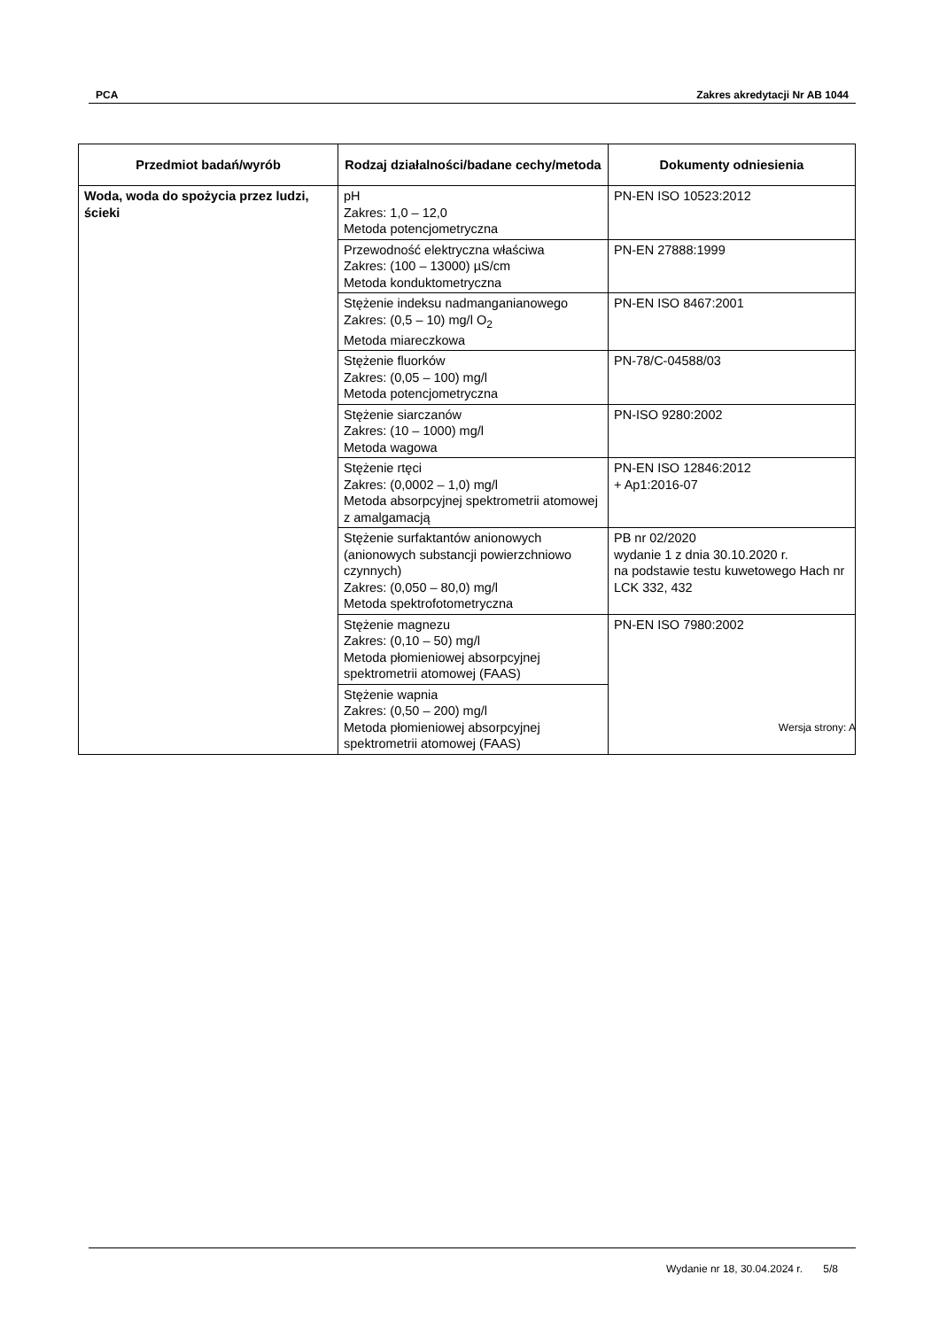PCA Zakres akredytacji Nr AB 1044
| Przedmiot badań/wyrób | Rodzaj działalności/badane cechy/metoda | Dokumenty odniesienia |
| --- | --- | --- |
| Woda, woda do spożycia przez ludzi, ścieki | pH Zakres: 1,0 – 12,0 Metoda potencjometryczna | PN-EN ISO 10523:2012 |
| | Przewodność elektryczna właściwa Zakres: (100 – 13000) µS/cm Metoda konduktometryczna | PN-EN 27888:1999 |
| | Stężenie indeksu nadmanganianowego Zakres: (0,5 – 10) mg/l O<sub>2</sub> Metoda miareczkowa | PN-EN ISO 8467:2001 |
| | Stężenie fluorków Zakres: (0,05 – 100) mg/l Metoda potencjometryczna | PN-78/C-04588/03 |
| | Stężenie siarczanów Zakres: (10 – 1000) mg/l Metoda wagowa | PN-ISO 9280:2002 |
| | Stężenie rtęci Zakres: (0,0002 – 1,0) mg/l Metoda absorpcyjnej spektrometrii atomowej z amalgamacją | PN-EN ISO 12846:2012 + Ap1:2016-07 |
| | Stężenie surfaktantów anionowych (anionowych substancji powierzchniowo czynnych) Zakres: (0,050 – 80,0) mg/l Metoda spektrofotometryczna | PB nr 02/2020 wydanie 1 z dnia 30.10.2020 r. na podstawie testu kuwetowego Hach nr LCK 332, 432 |
| | Stężenie magnezu Zakres: (0,10 – 50) mg/l Metoda płomieniowej absorpcyjnej spektrometrii atomowej (FAAS) | PN-EN ISO 7980:2002 |
| | Stężenie wapnia Zakres: (0,50 – 200) mg/l Metoda płomieniowej absorpcyjnej spektrometrii atomowej (FAAS) | |
Wersja strony: A
Wydanie nr 18, 30.04.2024 r. 5/8